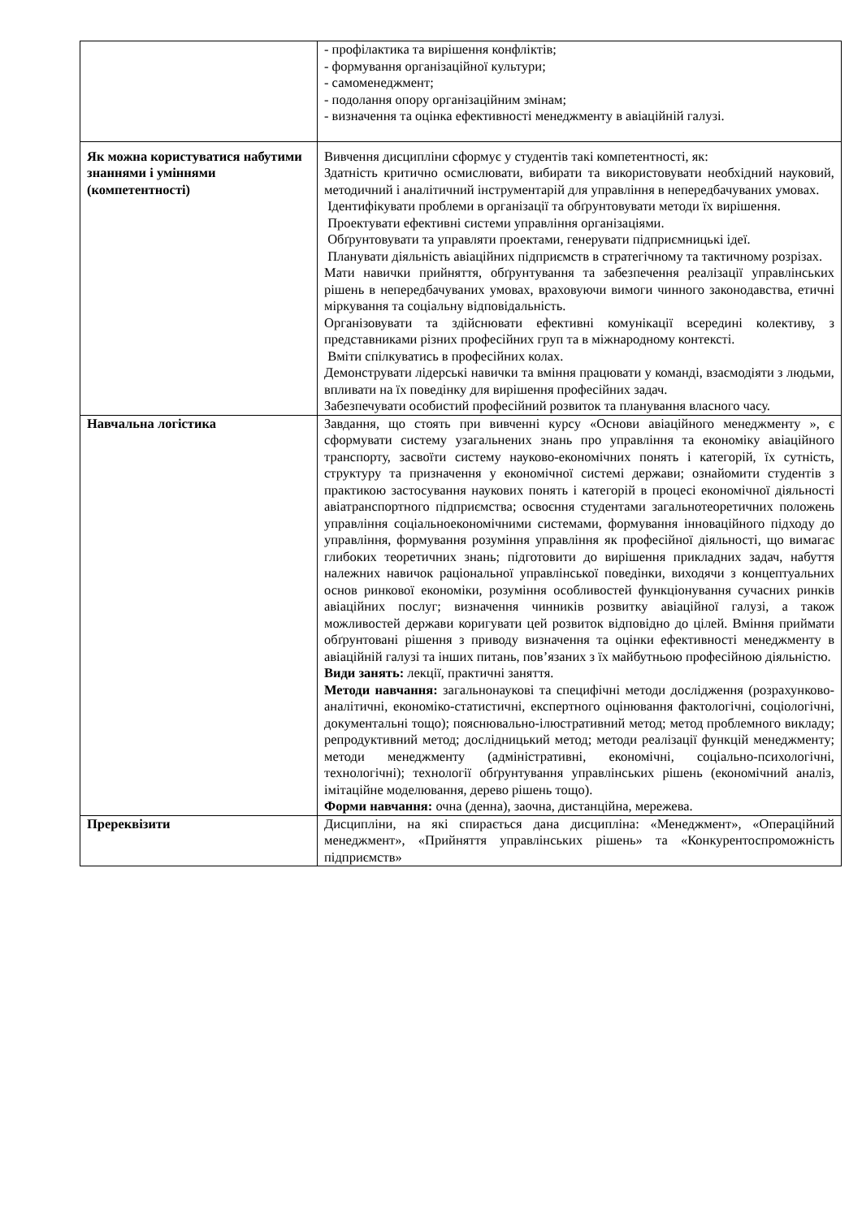| | - профілактика та вирішення конфліктів; - формування організаційної культури; - самоменеджмент; - подолання опору організаційним змінам; - визначення та оцінка ефективності менеджменту в авіаційній галузі. |
| Як можна користуватися набутими знаннями і уміннями (компетентності) | Вивчення дисципліни сформує у студентів такі компетентності, як: Здатність критично осмислювати, вибирати та використовувати необхідний науковий, методичний і аналітичний інструментарій для управління в непередбачуваних умовах. Ідентифікувати проблеми в організації та обґрунтовувати методи їх вирішення. Проектувати ефективні системи управління організаціями. Обґрунтовувати та управляти проектами, генерувати підприємницькі ідеї. Планувати діяльність авіаційних підприємств в стратегічному та тактичному розрізах. Мати навички прийняття, обґрунтування та забезпечення реалізації управлінських рішень в непередбачуваних умовах, враховуючи вимоги чинного законодавства, етичні міркування та соціальну відповідальність. Організовувати та здійснювати ефективні комунікації всередині колективу, з представниками різних професійних груп та в міжнародному контексті. Вміти спілкуватись в професійних колах. Демонструвати лідерські навички та вміння працювати у команді, взаємодіяти з людьми, впливати на їх поведінку для вирішення професійних задач. Забезпечувати особистий професійний розвиток та планування власного часу. |
| Навчальна логістика | Завдання, що стоять при вивченні курсу «Основи авіаційного менеджменту », є сформувати систему узагальнених знань про управління та економіку авіаційного транспорту, засвоїти систему науково-економічних понять і категорій, їх сутність, структуру та призначення у економічної системі держави; ознайомити студентів з практикою застосування наукових понять і категорій в процесі економічної діяльності авіатранспортного підприємства; освоєння студентами загальнотеоретичних положень управління соціальноекономічними системами, формування інноваційного підходу до управління, формування розуміння управління як професійної діяльності, що вимагає глибоких теоретичних знань; підготовити до вирішення прикладних задач, набуття належних навичок раціональної управлінської поведінки, виходячи з концептуальних основ ринкової економіки, розуміння особливостей функціонування сучасних ринків авіаційних послуг; визначення чинників розвитку авіаційної галузі, а також можливостей держави коригувати цей розвиток відповідно до цілей. Вміння приймати обґрунтовані рішення з приводу визначення та оцінки ефективності менеджменту в авіаційній галузі та інших питань, пов’язаних з їх майбутньою професійною діяльністю. Види занять: лекції, практичні заняття. Методи навчання: загальнонаукові та специфічні методи дослідження (розрахунково-аналітичні, економіко-статистичні, експертного оцінювання фактологічні, соціологічні, документальні тощо); пояснювально-ілюстративний метод; метод проблемного викладу; репродуктивний метод; дослідницький метод; методи реалізації функцій менеджменту; методи менеджменту (адміністративні, економічні, соціально-психологічні, технологічні); технології обґрунтування управлінських рішень (економічний аналіз, імітаційне моделювання, дерево рішень тощо). Форми навчання: очна (денна), заочна, дистанційна, мережева. |
| Пререквізити | Дисципліни, на які спирається дана дисципліна: «Менеджмент», «Операційний менеджмент», «Прийняття управлінських рішень» та «Конкурентоспроможність підприємств» |